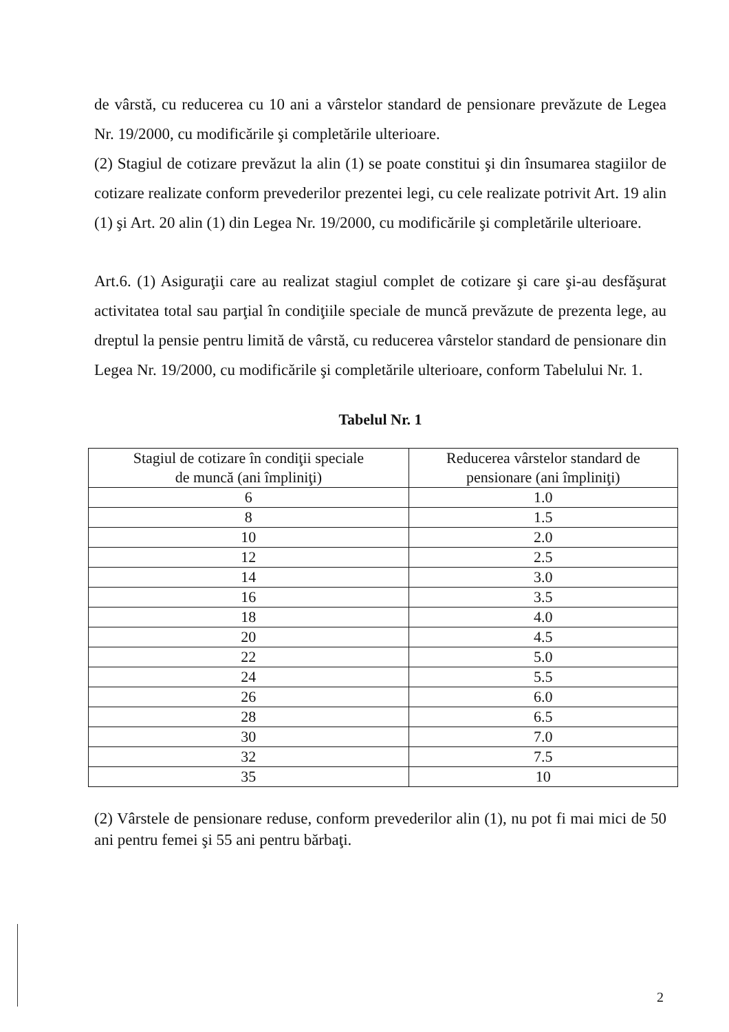de vârstă, cu reducerea cu 10 ani a vârstelor standard de pensionare prevăzute de Legea Nr. 19/2000, cu modificările şi completările ulterioare.
(2) Stagiul de cotizare prevăzut la alin (1) se poate constitui şi din însumarea stagiilor de cotizare realizate conform prevederilor prezentei legi, cu cele realizate potrivit Art. 19 alin (1) şi Art. 20 alin (1) din Legea Nr. 19/2000, cu modificările şi completările ulterioare.
Art.6. (1) Asiguraţii care au realizat stagiul complet de cotizare şi care şi-au desfăşurat activitatea total sau parţial în condiţiile speciale de muncă prevăzute de prezenta lege, au dreptul la pensie pentru limită de vârstă, cu reducerea vârstelor standard de pensionare din Legea Nr. 19/2000, cu modificările şi completările ulterioare, conform Tabelului Nr. 1.
Tabelul Nr. 1
| Stagiul de cotizare în condiţii speciale de muncă (ani împliniţi) | Reducerea vârstelor standard de pensionare (ani împliniţi) |
| 6 | 1.0 |
| 8 | 1.5 |
| 10 | 2.0 |
| 12 | 2.5 |
| 14 | 3.0 |
| 16 | 3.5 |
| 18 | 4.0 |
| 20 | 4.5 |
| 22 | 5.0 |
| 24 | 5.5 |
| 26 | 6.0 |
| 28 | 6.5 |
| 30 | 7.0 |
| 32 | 7.5 |
| 35 | 10 |
(2) Vârstele de pensionare reduse, conform prevederilor alin (1), nu pot fi mai mici de 50 ani pentru femei şi 55 ani pentru bărbaţi.
2